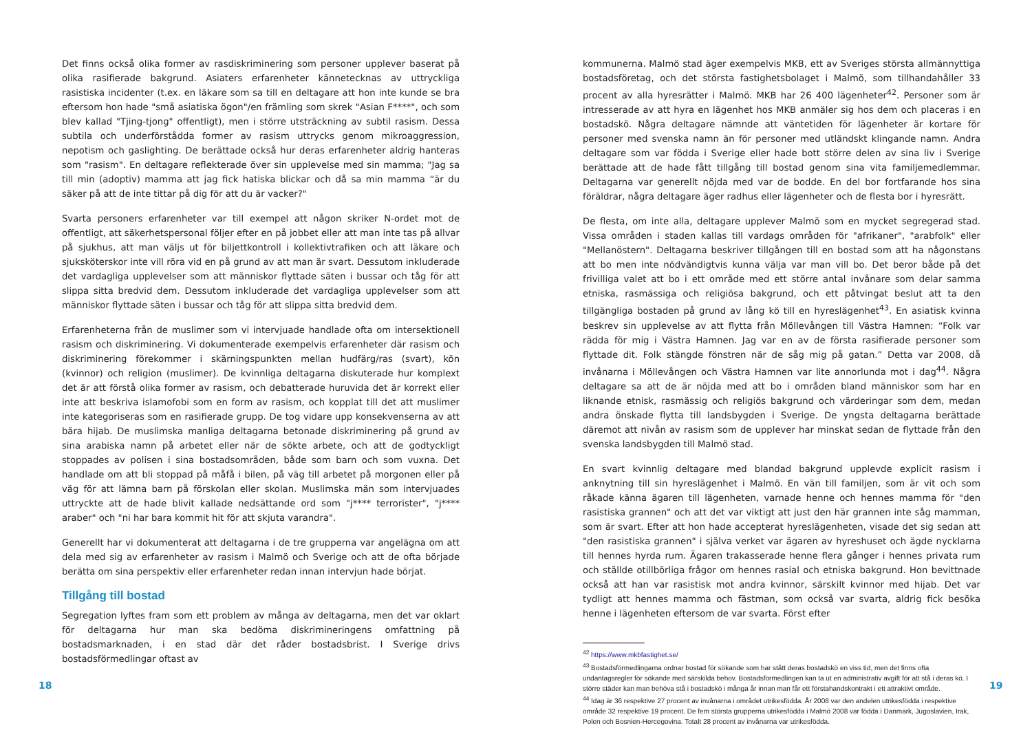Det finns också olika former av rasdiskriminering som personer upplever baserat på olika rasifierade bakgrund. Asiaters erfarenheter kännetecknas av uttryckliga rasistiska incidenter (t.ex. en läkare som sa till en deltagare att hon inte kunde se bra eftersom hon hade "små asiatiska ögon"/en främling som skrek "Asian F****", och som blev kallad "Tjing-tjong" offentligt), men i större utsträckning av subtil rasism. Dessa subtila och underförstådda former av rasism uttrycks genom mikroaggression, nepotism och gaslighting. De berättade också hur deras erfarenheter aldrig hanteras som "rasism". En deltagare reflekterade över sin upplevelse med sin mamma; "Jag sa till min (adoptiv) mamma att jag fick hatiska blickar och då sa min mamma “är du säker på att de inte tittar på dig för att du är vacker?"
Svarta personers erfarenheter var till exempel att någon skriker N-ordet mot de offentligt, att säkerhetspersonal följer efter en på jobbet eller att man inte tas på allvar på sjukhus, att man väljs ut för biljettkontroll i kollektivtrafiken och att läkare och sjuksköterskor inte vill röra vid en på grund av att man är svart. Dessutom inkluderade det vardagliga upplevelser som att människor flyttade säten i bussar och tåg för att slippa sitta bredvid dem. Dessutom inkluderade det vardagliga upplevelser som att människor flyttade säten i bussar och tåg för att slippa sitta bredvid dem.
Erfarenheterna från de muslimer som vi intervjuade handlade ofta om intersektionell rasism och diskriminering. Vi dokumenterade exempelvis erfarenheter där rasism och diskriminering förekommer i skärningspunkten mellan hudfärg/ras (svart), kön (kvinnor) och religion (muslimer). De kvinnliga deltagarna diskuterade hur komplext det är att förstå olika former av rasism, och debatterade huruvida det är korrekt eller inte att beskriva islamofobi som en form av rasism, och kopplat till det att muslimer inte kategoriseras som en rasifierade grupp. De tog vidare upp konsekvenserna av att bära hijab. De muslimska manliga deltagarna betonade diskriminering på grund av sina arabiska namn på arbetet eller när de sökte arbete, och att de godtyckligt stoppades av polisen i sina bostadsområden, både som barn och som vuxna. Det handlade om att bli stoppad på måfå i bilen, på väg till arbetet på morgonen eller på väg för att lämna barn på förskolan eller skolan. Muslimska män som intervjuades uttryckte att de hade blivit kallade nedsättande ord som "j**** terrorister", "j**** araber" och "ni har bara kommit hit för att skjuta varandra".
Generellt har vi dokumenterat att deltagarna i de tre grupperna var angelägna om att dela med sig av erfarenheter av rasism i Malmö och Sverige och att de ofta började berätta om sina perspektiv eller erfarenheter redan innan intervjun hade börjat.
Tillgång till bostad
Segregation lyftes fram som ett problem av många av deltagarna, men det var oklart för deltagarna hur man ska bedöma diskrimineringens omfattning på bostadsmarknaden, i en stad där det råder bostadsbrist. I Sverige drivs bostadsförmedlingar oftast av
18
kommunerna. Malmö stad äger exempelvis MKB, ett av Sveriges största allmännyttiga bostadsföretag, och det största fastighetsbolaget i Malmö, som tillhandahåller 33 procent av alla hyresrätter i Malmö. MKB har 26 400 lägenheter<sup>42</sup>. Personer som är intresserade av att hyra en lägenhet hos MKB anmäler sig hos dem och placeras i en bostadskö. Några deltagare nämnde att väntetiden för lägenheter är kortare för personer med svenska namn än för personer med utländskt klingande namn. Andra deltagare som var födda i Sverige eller hade bott större delen av sina liv i Sverige berättade att de hade fått tillgång till bostad genom sina vita familjemedlemmar. Deltagarna var generellt nöjda med var de bodde. En del bor fortfarande hos sina föräldrar, några deltagare äger radhus eller lägenheter och de flesta bor i hyresrätt.
De flesta, om inte alla, deltagare upplever Malmö som en mycket segregerad stad. Vissa områden i staden kallas till vardags områden för "afrikaner", "arabfolk" eller "Mellanöstern". Deltagarna beskriver tillgången till en bostad som att ha någonstans att bo men inte nödvändigtvis kunna välja var man vill bo. Det beror både på det frivilliga valet att bo i ett område med ett större antal invånare som delar samma etniska, rasmässiga och religiösa bakgrund, och ett påtvingat beslut att ta den tillgängliga bostaden på grund av lång kö till en hyreslägenhet<sup>43</sup>. En asiatisk kvinna beskrev sin upplevelse av att flytta från Möllevången till Västra Hamnen: “Folk var rädda för mig i Västra Hamnen. Jag var en av de första rasifierade personer som flyttade dit. Folk stängde fönstren när de såg mig på gatan.” Detta var 2008, då invånarna i Möllevången och Västra Hamnen var lite annorlunda mot i dag<sup>44</sup>. Några deltagare sa att de är nöjda med att bo i områden bland människor som har en liknande etnisk, rasmässig och religiös bakgrund och värderingar som dem, medan andra önskade flytta till landsbygden i Sverige. De yngsta deltagarna berättade däremot att nivån av rasism som de upplever har minskat sedan de flyttade från den svenska landsbygden till Malmö stad.
En svart kvinnlig deltagare med blandad bakgrund upplevde explicit rasism i anknytning till sin hyreslägenhet i Malmö. En vän till familjen, som är vit och som råkade känna ägaren till lägenheten, varnade henne och hennes mamma för "den rasistiska grannen" och att det var viktigt att just den här grannen inte såg mamman, som är svart. Efter att hon hade accepterat hyreslägenheten, visade det sig sedan att "den rasistiska grannen" i själva verket var ägaren av hyreshuset och ägde nycklarna till hennes hyrda rum. Ägaren trakasserade henne flera gånger i hennes privata rum och ställde otillbörliga frågor om hennes rasial och etniska bakgrund. Hon bevittnade också att han var rasistisk mot andra kvinnor, särskilt kvinnor med hijab. Det var tydligt att hennes mamma och fästman, som också var svarta, aldrig fick besöka henne i lägenheten eftersom de var svarta. Först efter
<sup>42</sup> https://www.mkbfastighet.se/
<sup>43</sup> Bostadsförmedlingarna ordnar bostad för sökande som har stått deras bostadskö en viss tid, men det finns ofta undantagsregler för sökande med särskilda behov. Bostadsförmedlingen kan ta ut en administrativ avgift för att stå i deras kö. I större städer kan man behöva stå i bostadskö i många år innan man får ett förstahandskontrakt i ett attraktivt område.
<sup>44</sup> Idag är 36 respektive 27 procent av invånarna i området utrikesfödda. År 2008 var den andelen utrikesfödda i respektive område 32 respektive 19 procent. De fem största grupperna utrikesfödda i Malmö 2008 var födda i Danmark, Jugoslavien, Irak, Polen och Bosnien-Hercegovina. Totalt 28 procent av invånarna var utrikesfödda.
19